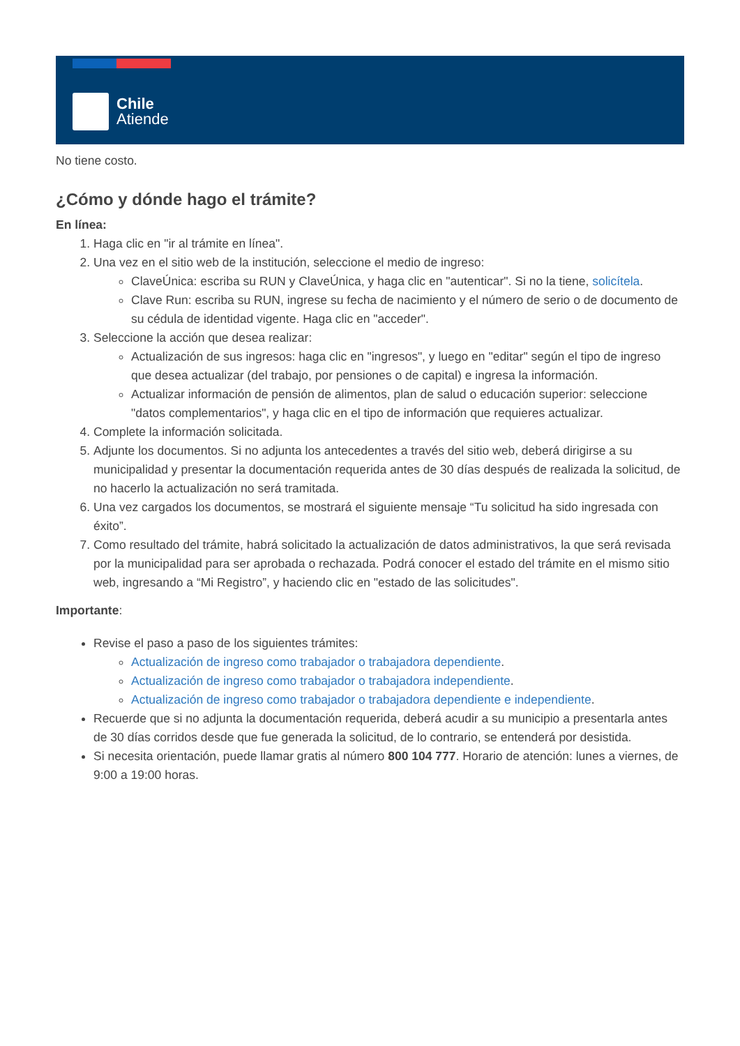Chile
Atiende
No tiene costo.
¿Cómo y dónde hago el trámite?
En línea:
1. Haga clic en "ir al trámite en línea".
2. Una vez en el sitio web de la institución, seleccione el medio de ingreso:
ClaveÚnica: escriba su RUN y ClaveÚnica, y haga clic en "autenticar". Si no la tiene, solicítela.
Clave Run: escriba su RUN, ingrese su fecha de nacimiento y el número de serio o de documento de su cédula de identidad vigente. Haga clic en "acceder".
3. Seleccione la acción que desea realizar:
Actualización de sus ingresos: haga clic en "ingresos", y luego en "editar" según el tipo de ingreso que desea actualizar (del trabajo, por pensiones o de capital) e ingresa la información.
Actualizar información de pensión de alimentos, plan de salud o educación superior: seleccione "datos complementarios", y haga clic en el tipo de información que requieres actualizar.
4. Complete la información solicitada.
5. Adjunte los documentos. Si no adjunta los antecedentes a través del sitio web, deberá dirigirse a su municipalidad y presentar la documentación requerida antes de 30 días después de realizada la solicitud, de no hacerlo la actualización no será tramitada.
6. Una vez cargados los documentos, se mostrará el siguiente mensaje “Tu solicitud ha sido ingresada con éxito”.
7. Como resultado del trámite, habrá solicitado la actualización de datos administrativos, la que será revisada por la municipalidad para ser aprobada o rechazada. Podrá conocer el estado del trámite en el mismo sitio web, ingresando a “Mi Registro”, y haciendo clic en "estado de las solicitudes".
Importante:
Revise el paso a paso de los siguientes trámites:
Actualización de ingreso como trabajador o trabajadora dependiente.
Actualización de ingreso como trabajador o trabajadora independiente.
Actualización de ingreso como trabajador o trabajadora dependiente e independiente.
Recuerde que si no adjunta la documentación requerida, deberá acudir a su municipio a presentarla antes de 30 días corridos desde que fue generada la solicitud, de lo contrario, se entenderá por desistida.
Si necesita orientación, puede llamar gratis al número 800 104 777. Horario de atención: lunes a viernes, de 9:00 a 19:00 horas.